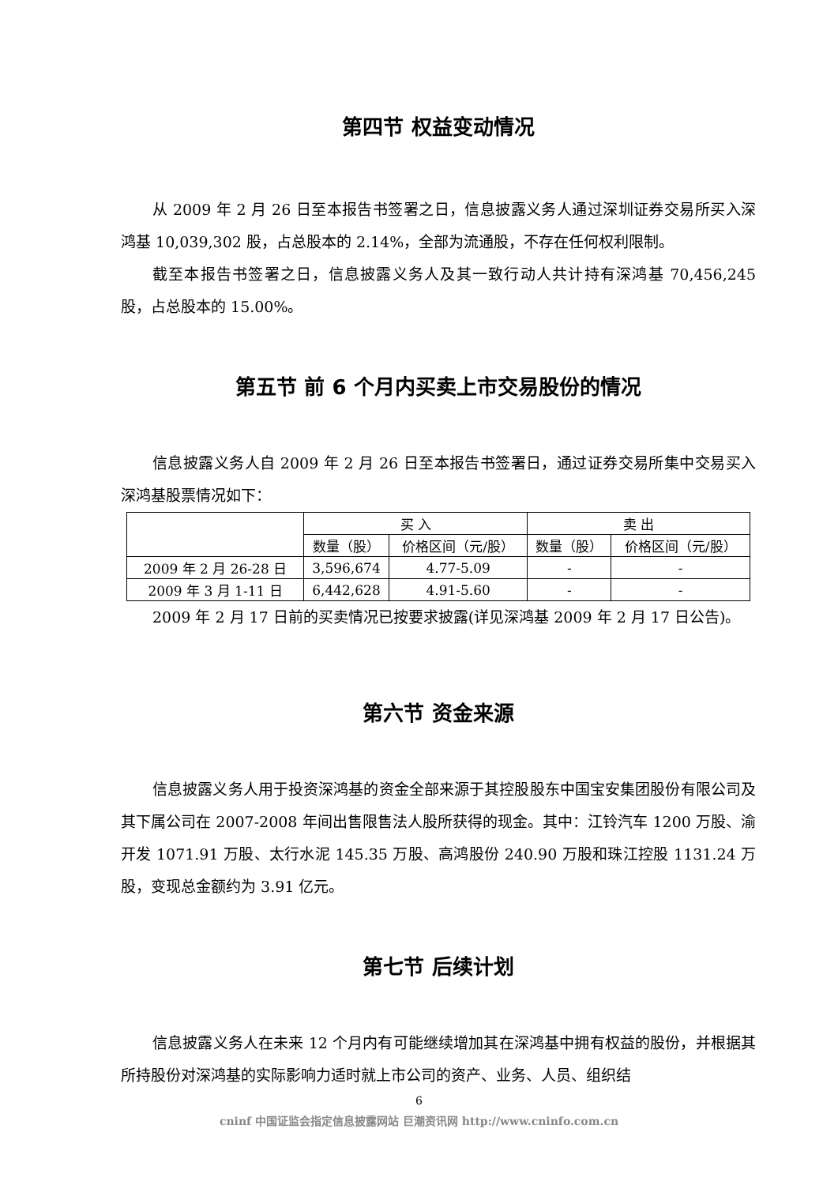第四节 权益变动情况
从 2009 年 2 月 26 日至本报告书签署之日，信息披露义务人通过深圳证券交易所买入深鸿基 10,039,302 股，占总股本的 2.14%，全部为流通股，不存在任何权利限制。
截至本报告书签署之日，信息披露义务人及其一致行动人共计持有深鸿基 70,456,245 股，占总股本的 15.00%。
第五节 前 6 个月内买卖上市交易股份的情况
信息披露义务人自 2009 年 2 月 26 日至本报告书签署日，通过证券交易所集中交易买入深鸿基股票情况如下：
| | 买 入 | | 卖 出 | |
| --- | --- | --- | --- | --- |
| | 数量（股） | 价格区间（元/股） | 数量（股） | 价格区间（元/股） |
| 2009 年 2 月 26-28 日 | 3,596,674 | 4.77-5.09 | - | - |
| 2009 年 3 月 1-11 日 | 6,442,628 | 4.91-5.60 | - | - |
2009 年 2 月 17 日前的买卖情况已按要求披露(详见深鸿基 2009 年 2 月 17 日公告)。
第六节 资金来源
信息披露义务人用于投资深鸿基的资金全部来源于其控股股东中国宝安集团股份有限公司及其下属公司在 2007-2008 年间出售限售法人股所获得的现金。其中：江铃汽车 1200 万股、渝开发 1071.91 万股、太行水泥 145.35 万股、高鸿股份 240.90 万股和珠江控股 1131.24 万股，变现总金额约为 3.91 亿元。
第七节 后续计划
信息披露义务人在未来 12 个月内有可能继续增加其在深鸿基中拥有权益的股份，并根据其所持股份对深鸿基的实际影响力适时就上市公司的资产、业务、人员、组织结
6
cninf 中国证监会指定信息披露网站 巨潮资讯网 http://www.cninfo.com.cn